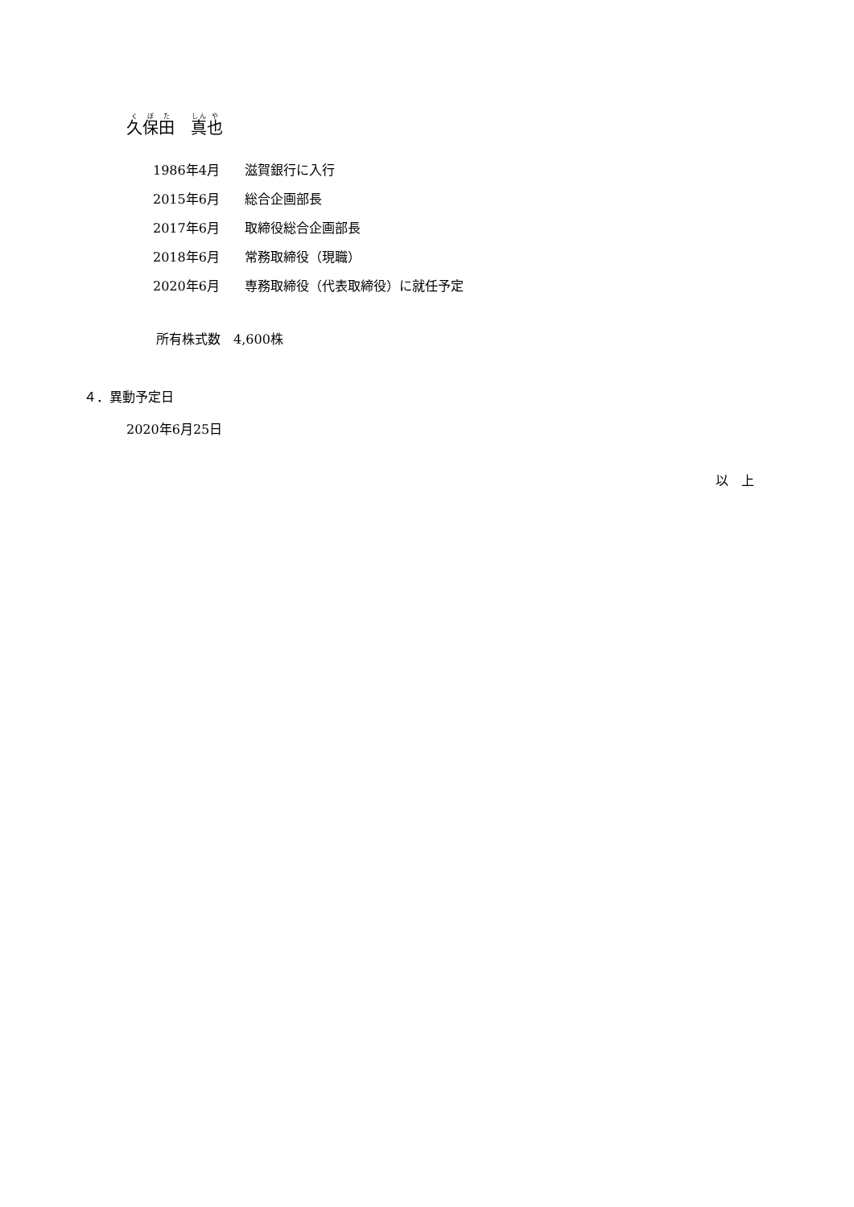久保田　真也
| 1986年4月 | 滋賀銀行に入行 |
| 2015年6月 | 総合企画部長 |
| 2017年6月 | 取締役総合企画部長 |
| 2018年6月 | 常務取締役（現職） |
| 2020年6月 | 専務取締役（代表取締役）に就任予定 |
所有株式数　4,600株
４．異動予定日
2020年6月25日
以　上